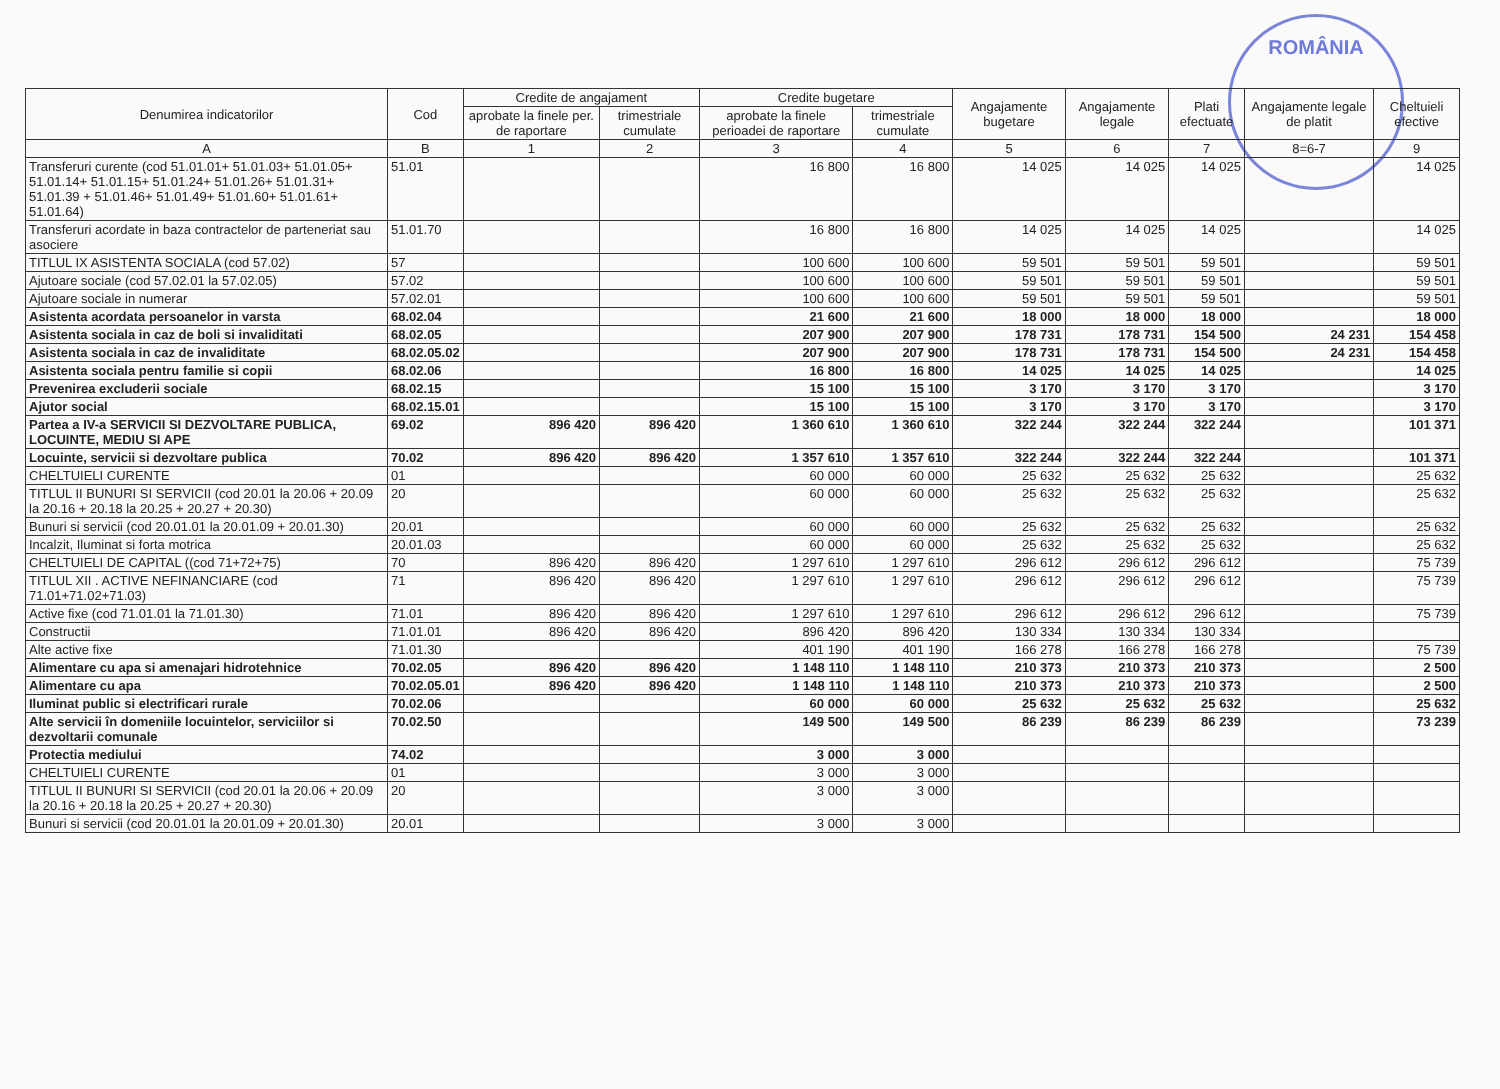ROMÂNIA
| Denumirea indicatorilor | Cod | Credite de angajament | | Credite bugetare | | Angajamente bugetare | Angajamente legale | Plati efectuate | Angajamente legale de platit | Cheltuieli efective |
| --- | --- | --- | --- | --- | --- | --- | --- | --- | --- | --- |
| | | aprobate la finele per. de raportare | trimestriale cumulate | aprobate la finele perioadei de raportare | trimestriale cumulate | | | | | |
| A | B | 1 | 2 | 3 | 4 | 5 | 6 | 7 | 8=6-7 | 9 |
| Transferuri curente (cod 51.01.01+ 51.01.03+ 51.01.05+ 51.01.14+ 51.01.15+ 51.01.24+ 51.01.26+ 51.01.31+ 51.01.39 + 51.01.46+ 51.01.49+ 51.01.60+ 51.01.61+ 51.01.64) | 51.01 | | | 16 800 | 16 800 | 14 025 | 14 025 | 14 025 | | 14 025 |
| Transferuri acordate in baza contractelor de parteneriat sau asociere | 51.01.70 | | | 16 800 | 16 800 | 14 025 | 14 025 | 14 025 | | 14 025 |
| TITLUL IX ASISTENTA SOCIALA (cod 57.02) | 57 | | | 100 600 | 100 600 | 59 501 | 59 501 | 59 501 | | 59 501 |
| Ajutoare sociale (cod 57.02.01 la 57.02.05) | 57.02 | | | 100 600 | 100 600 | 59 501 | 59 501 | 59 501 | | 59 501 |
| Ajutoare sociale in numerar | 57.02.01 | | | 100 600 | 100 600 | 59 501 | 59 501 | 59 501 | | 59 501 |
| Asistenta acordata persoanelor in varsta | 68.02.04 | | | 21 600 | 21 600 | 18 000 | 18 000 | 18 000 | | 18 000 |
| Asistenta sociala in caz de boli si invaliditati | 68.02.05 | | | 207 900 | 207 900 | 178 731 | 178 731 | 154 500 | 24 231 | 154 458 |
| Asistenta sociala in caz de invaliditate | 68.02.05.02 | | | 207 900 | 207 900 | 178 731 | 178 731 | 154 500 | 24 231 | 154 458 |
| Asistenta sociala pentru familie si copii | 68.02.06 | | | 16 800 | 16 800 | 14 025 | 14 025 | 14 025 | | 14 025 |
| Prevenirea excluderii sociale | 68.02.15 | | | 15 100 | 15 100 | 3 170 | 3 170 | 3 170 | | 3 170 |
| Ajutor social | 68.02.15.01 | | | 15 100 | 15 100 | 3 170 | 3 170 | 3 170 | | 3 170 |
| Partea a IV-a SERVICII SI DEZVOLTARE PUBLICA, LOCUINTE, MEDIU SI APE | 69.02 | 896 420 | 896 420 | 1 360 610 | 1 360 610 | 322 244 | 322 244 | 322 244 | | 101 371 |
| Locuinte, servicii si dezvoltare publica | 70.02 | 896 420 | 896 420 | 1 357 610 | 1 357 610 | 322 244 | 322 244 | 322 244 | | 101 371 |
| CHELTUIELI CURENTE | 01 | | | 60 000 | 60 000 | 25 632 | 25 632 | 25 632 | | 25 632 |
| TITLUL II BUNURI SI SERVICII (cod 20.01 la 20.06 + 20.09 la 20.16 + 20.18 la 20.25 + 20.27 + 20.30) | 20 | | | 60 000 | 60 000 | 25 632 | 25 632 | 25 632 | | 25 632 |
| Bunuri si servicii (cod 20.01.01 la 20.01.09 + 20.01.30) | 20.01 | | | 60 000 | 60 000 | 25 632 | 25 632 | 25 632 | | 25 632 |
| Incalzit, Iluminat si forta motrica | 20.01.03 | | | 60 000 | 60 000 | 25 632 | 25 632 | 25 632 | | 25 632 |
| CHELTUIELI DE CAPITAL ((cod 71+72+75) | 70 | 896 420 | 896 420 | 1 297 610 | 1 297 610 | 296 612 | 296 612 | 296 612 | | 75 739 |
| TITLUL XII . ACTIVE NEFINANCIARE (cod 71.01+71.02+71.03) | 71 | 896 420 | 896 420 | 1 297 610 | 1 297 610 | 296 612 | 296 612 | 296 612 | | 75 739 |
| Active fixe (cod 71.01.01 la 71.01.30) | 71.01 | 896 420 | 896 420 | 1 297 610 | 1 297 610 | 296 612 | 296 612 | 296 612 | | 75 739 |
| Constructii | 71.01.01 | 896 420 | 896 420 | 896 420 | 896 420 | 130 334 | 130 334 | 130 334 | | |
| Alte active fixe | 71.01.30 | | | 401 190 | 401 190 | 166 278 | 166 278 | 166 278 | | 75 739 |
| Alimentare cu apa si amenajari hidrotehnice | 70.02.05 | 896 420 | 896 420 | 1 148 110 | 1 148 110 | 210 373 | 210 373 | 210 373 | | 2 500 |
| Alimentare cu apa | 70.02.05.01 | 896 420 | 896 420 | 1 148 110 | 1 148 110 | 210 373 | 210 373 | 210 373 | | 2 500 |
| Iluminat public si electrificari rurale | 70.02.06 | | | 60 000 | 60 000 | 25 632 | 25 632 | 25 632 | | 25 632 |
| Alte servicii în domeniile locuintelor, serviciilor si dezvoltarii comunale | 70.02.50 | | | 149 500 | 149 500 | 86 239 | 86 239 | 86 239 | | 73 239 |
| Protectia mediului | 74.02 | | | 3 000 | 3 000 | | | | | |
| CHELTUIELI CURENTE | 01 | | | 3 000 | 3 000 | | | | | |
| TITLUL II BUNURI SI SERVICII (cod 20.01 la 20.06 + 20.09 la 20.16 + 20.18 la 20.25 + 20.27 + 20.30) | 20 | | | 3 000 | 3 000 | | | | | |
| Bunuri si servicii (cod 20.01.01 la 20.01.09 + 20.01.30) | 20.01 | | | 3 000 | 3 000 | | | | | |